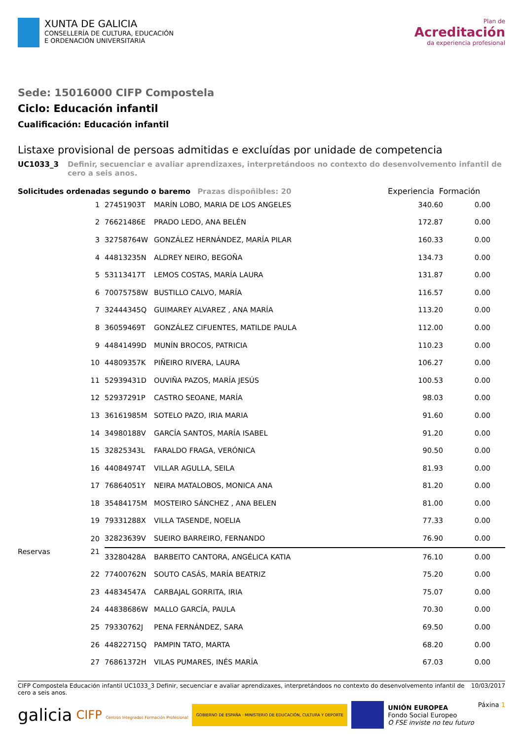XUNTA DE GALICIA
CONSELLERÍA DE CULTURA, EDUCACIÓN
E ORDENACIÓN UNIVERSITARIA
Plan de
Acreditación
da experiencia profesional
Sede: 15016000 CIFP Compostela
Ciclo: Educación infantil
Cualificación: Educación infantil
Listaxe provisional de persoas admitidas e excluídas por unidade de competencia
UC1033_3 Definir, secuenciar e avaliar aprendizaxes, interpretándoos no contexto do desenvolvemento infantil de cero a seis anos.
Solicitudes ordenadas segundo o baremo Prazas dispoñibles: 20 Experiencia Formación
| 1 | 27451903T | MARÍN LOBO, MARIA DE LOS ANGELES | 340.60 | 0.00 | |
| 2 | 76621486E | PRADO LEDO, ANA BELÉN | 172.87 | 0.00 | |
| 3 | 32758764W | GONZÁLEZ HERNÁNDEZ, MARÍA PILAR | 160.33 | 0.00 | |
| 4 | 44813235N | ALDREY NEIRO, BEGOÑA | 134.73 | 0.00 | |
| 5 | 53113417T | LEMOS COSTAS, MARÍA LAURA | 131.87 | 0.00 | |
| 6 | 70075758W | BUSTILLO CALVO, MARÍA | 116.57 | 0.00 | |
| 7 | 32444345Q | GUIMAREY ALVAREZ , ANA MARÍA | 113.20 | 0.00 | |
| 8 | 36059469T | GONZÁLEZ CIFUENTES, MATILDE PAULA | 112.00 | 0.00 | |
| 9 | 44841499D | MUNÍN BROCOS, PATRICIA | 110.23 | 0.00 | |
| 10 | 44809357K | PIÑEIRO RIVERA, LAURA | 106.27 | 0.00 | |
| 11 | 52939431D | OUVIÑA PAZOS, MARÍA JESÚS | 100.53 | 0.00 | |
| 12 | 52937291P | CASTRO SEOANE, MARÍA | 98.03 | 0.00 | |
| 13 | 36161985M | SOTELO PAZO, IRIA MARIA | 91.60 | 0.00 | |
| 14 | 34980188V | GARCÍA SANTOS, MARÍA ISABEL | 91.20 | 0.00 | |
| 15 | 32825343L | FARALDO FRAGA, VERÓNICA | 90.50 | 0.00 | |
| 16 | 44084974T | VILLAR AGULLA, SEILA | 81.93 | 0.00 | |
| 17 | 76864051Y | NEIRA MATALOBOS, MONICA ANA | 81.20 | 0.00 | |
| 18 | 35484175M | MOSTEIRO SÁNCHEZ , ANA BELEN | 81.00 | 0.00 | |
| 19 | 79331288X | VILLA TASENDE, NOELIA | 77.33 | 0.00 | |
| 20 | 32823639V | SUEIRO BARREIRO, FERNANDO | 76.90 | 0.00 | |
| Reservas 21 | 33280428A | BARBEITO CANTORA, ANGÉLICA KATIA | 76.10 | 0.00 | |
| 22 | 77400762N | SOUTO CASÁS, MARÍA BEATRIZ | 75.20 | 0.00 | |
| 23 | 44834547A | CARBAJAL GORRITA, IRIA | 75.07 | 0.00 | |
| 24 | 44838686W | MALLO GARCÍA, PAULA | 70.30 | 0.00 | |
| 25 | 79330762J | PENA FERNÁNDEZ, SARA | 69.50 | 0.00 | |
| 26 | 44822715Q | PAMPIN TATO, MARTA | 68.20 | 0.00 | |
| 27 | 76861372H | VILAS PUMARES, INÉS MARÍA | 67.03 | 0.00 | |
CIFP Compostela Educación infantil UC1033_3 Definir, secuenciar e avaliar aprendizaxes, interpretándoos no contexto do desenvolvemento infantil de cero a seis anos. 10/03/2017
galicia CIFP Centros Integrados Formación Profesional GOBIERNO DE ESPAÑA · MINISTERIO DE EDUCACIÓN, CULTURA Y DEPORTE UNIÓN EUROPEA
Fondo Social Europeo
O FSE inviste no teu futuro Páxina 1